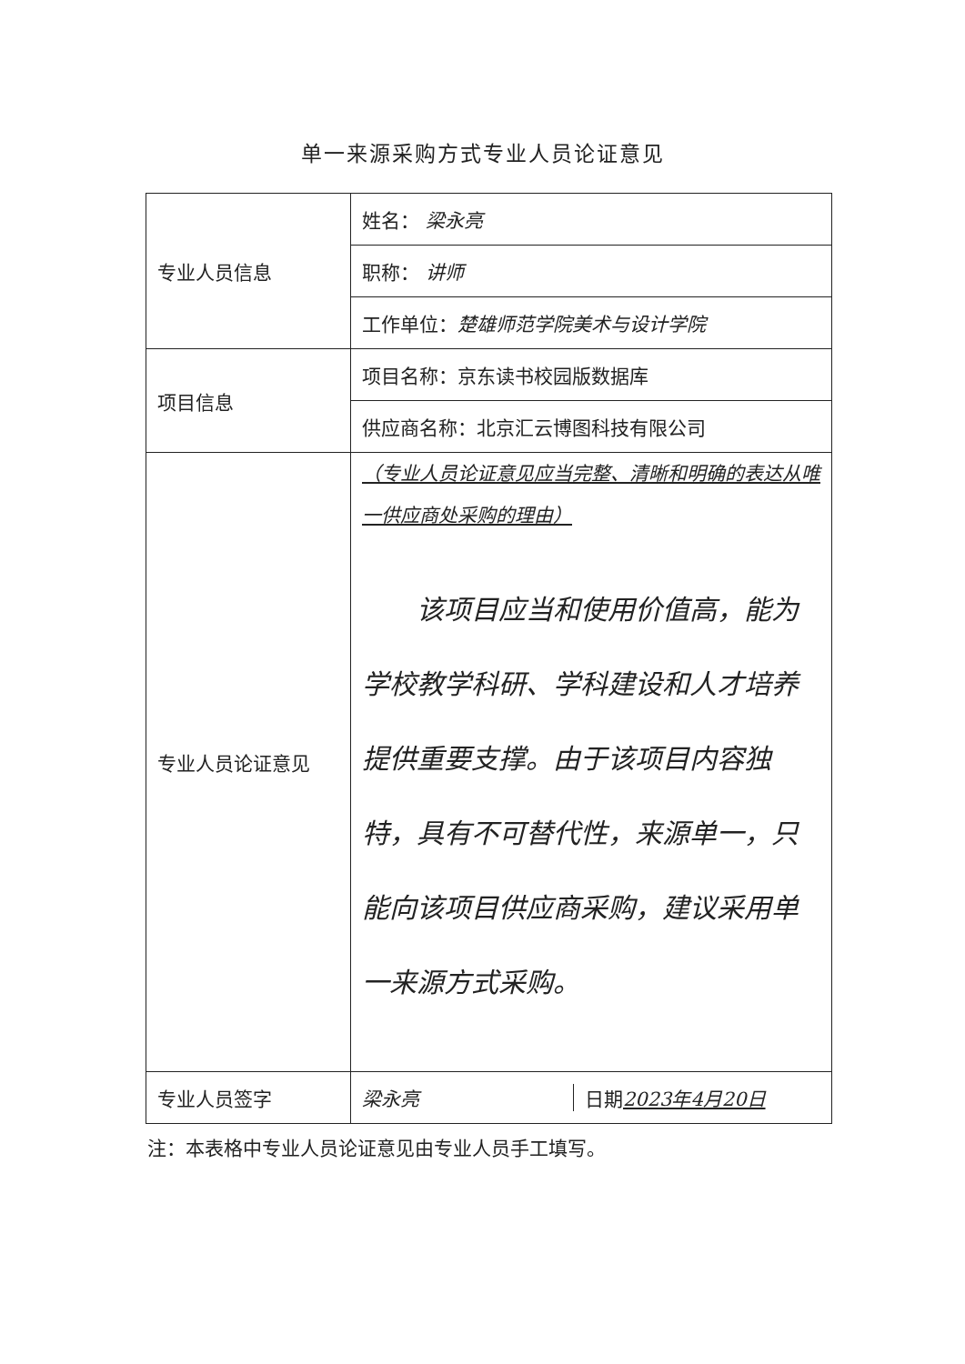单一来源采购方式专业人员论证意见
| 专业人员信息 | 姓名： 梁永亮 |
| | 职称： 讲师 |
| | 工作单位： 楚雄师范学院美术与设计学院 |
| 项目信息 | 项目名称：京东读书校园版数据库 |
| | 供应商名称：北京汇云博图科技有限公司 |
| 专业人员论证意见 | （专业人员论证意见应当完整、清晰和明确的表达从唯一供应商处采购的理由） 该项目应当和使用价值高，能为学校教学科研、学科建设和人才培养提供重要支撑。由于该项目内容独特，具有不可替代性，来源单一，只能向该项目供应商采购，建议采用单一来源方式采购。 |
| 专业人员签字 | / 梁永亮 / 日期 2023年4月20日 / |
注：本表格中专业人员论证意见由专业人员手工填写。